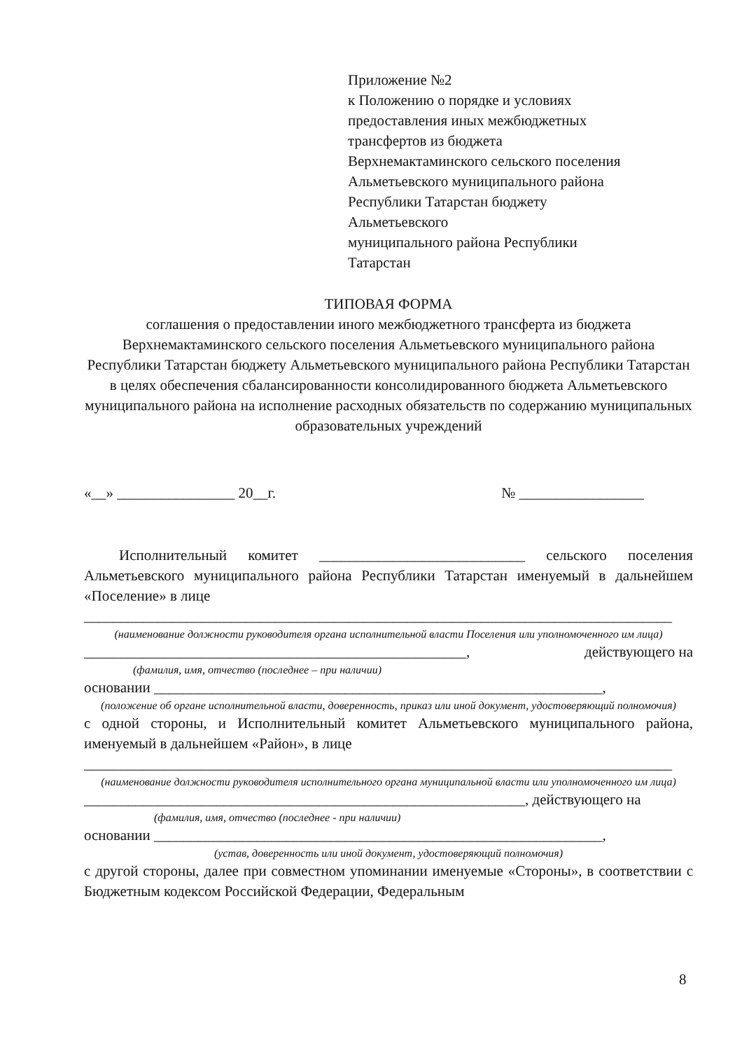Приложение №2
к Положению о порядке и условиях
предоставления иных межбюджетных
трансфертов из бюджета
Верхнемактаминского сельского поселения
Альметьевского муниципального района
Республики Татарстан бюджету
Альметьевского
муниципального района Республики
Татарстан
ТИПОВАЯ ФОРМА
соглашения о предоставлении иного межбюджетного трансферта из бюджета Верхнемактаминского сельского поселения Альметьевского муниципального района Республики Татарстан бюджету Альметьевского муниципального района Республики Татарстан в целях обеспечения сбалансированности консолидированного бюджета Альметьевского муниципального района на исполнение расходных обязательств по содержанию муниципальных образовательных учреждений
«__» ________________ 20__г. № _________________
Исполнительный комитет ____________________________ сельского поселения Альметьевского муниципального района Республики Татарстан именуемый в дальнейшем «Поселение» в лице
________________________________________________________________________________
(наименование должности руководителя органа исполнительной власти Поселения или уполномоченного им лица)
____________________________________________________, действующего на
(фамилия, имя, отчество (последнее – при наличии)
основании _____________________________________________________________,
(положение об органе исполнительной власти, доверенность, приказ или иной документ, удостоверяющий полномочия)
с одной стороны, и Исполнительный комитет Альметьевского муниципального района, именуемый в дальнейшем «Район», в лице
________________________________________________________________________________
(наименование должности руководителя исполнительного органа муниципальной власти или уполномоченного им лица)
____________________________________________________________, действующего на
(фамилия, имя, отчество (последнее - при наличии)
основании _____________________________________________________________,
(устав, доверенность или иной документ, удостоверяющий полномочия)
с другой стороны, далее при совместном упоминании именуемые «Стороны», в соответствии с Бюджетным кодексом Российской Федерации, Федеральным
8